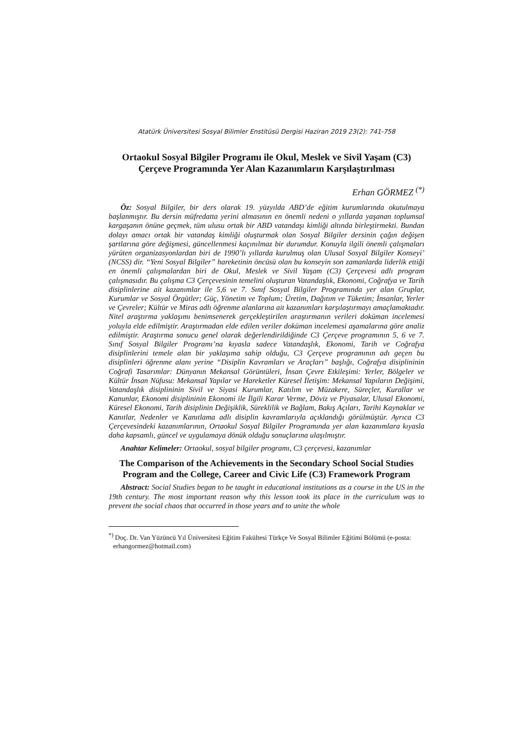Atatürk Üniversitesi Sosyal Bilimler Enstitüsü Dergisi Haziran 2019 23(2): 741-758
Ortaokul Sosyal Bilgiler Programı ile Okul, Meslek ve Sivil Yaşam (C3) Çerçeve Programında Yer Alan Kazanımların Karşılaştırılması
Erhan GÖRMEZ <sup>(*)</sup>
Öz: Sosyal Bilgiler, bir ders olarak 19. yüzyılda ABD’de eğitim kurumlarında okutulmaya başlanmıştır. Bu dersin müfredatta yerini almasının en önemli nedeni o yıllarda yaşanan toplumsal kargaşanın önüne geçmek, tüm ulusu ortak bir ABD vatandaşı kimliği altında birleştirmekti. Bundan dolayı amacı ortak bir vatandaş kimliği oluşturmak olan Sosyal Bilgiler dersinin çağın değişen şartlarına göre değişmesi, güncellenmesi kaçınılmaz bir durumdur. Konuyla ilgili önemli çalışmaları yürüten organizasyonlardan biri de 1990’lı yıllarda kurulmuş olan Ulusal Sosyal Bilgiler Konseyi’ (NCSS) dir. “Yeni Sosyal Bilgiler” hareketinin öncüsü olan bu konseyin son zamanlarda liderlik ettiği en önemli çalışmalardan biri de Okul, Meslek ve Sivil Yaşam (C3) Çerçevesi adlı program çalışmasıdır. Bu çalışma C3 Çerçevesinin temelini oluşturan Vatandaşlık, Ekonomi, Coğrafya ve Tarih disiplinlerine ait kazanımlar ile 5,6 ve 7. Sınıf Sosyal Bilgiler Programında yer alan Gruplar, Kurumlar ve Sosyal Örgütler; Güç, Yönetim ve Toplum; Üretim, Dağıtım ve Tüketim; İnsanlar, Yerler ve Çevreler; Kültür ve Miras adlı öğrenme alanlarına ait kazanımları karşılaştırmayı amaçlamaktadır. Nitel araştırma yaklaşımı benimsenerek gerçekleştirilen araştırmanın verileri doküman incelemesi yoluyla elde edilmiştir. Araştırmadan elde edilen veriler doküman incelemesi aşamalarına göre analiz edilmiştir. Araştırma sonucu genel olarak değerlendirildiğinde C3 Çerçeve programının 5, 6 ve 7. Sınıf Sosyal Bilgiler Programı’na kıyasla sadece Vatandaşlık, Ekonomi, Tarih ve Coğrafya disiplinlerini temele alan bir yaklaşıma sahip olduğu, C3 Çerçeve programının adı geçen bu disiplinleri öğrenme alanı yerine “Disiplin Kavramları ve Araçları” başlığı, Coğrafya disiplininin Coğrafi Tasarımlar: Dünyanın Mekansal Görüntüleri, İnsan Çevre Etkileşimi: Yerler, Bölgeler ve Kültür İnsan Nüfusu: Mekansal Yapılar ve Hareketler Küresel İletişim: Mekansal Yapıların Değişimi, Vatandaşlık disiplininin Sivil ve Siyasi Kurumlar, Katılım ve Müzakere, Süreçler, Kurallar ve Kanunlar, Ekonomi disiplininin Ekonomi ile İlgili Karar Verme, Döviz ve Piyasalar, Ulusal Ekonomi, Küresel Ekonomi, Tarih disiplinin Değişiklik, Süreklilik ve Bağlam, Bakış Açıları, Tarihi Kaynaklar ve Kanıtlar, Nedenler ve Kanıtlama adlı disiplin kavramlarıyla açıklandığı görülmüştür. Ayrıca C3 Çerçevesindeki kazanımlarının, Ortaokul Sosyal Bilgiler Programında yer alan kazanımlara kıyasla daha kapsamlı, güncel ve uygulamaya dönük olduğu sonuçlarına ulaşılmıştır.
Anahtar Kelimeler: Ortaokul, sosyal bilgiler programı, C3 çerçevesi, kazanımlar
The Comparison of the Achievements in the Secondary School Social Studies Program and the College, Career and Civic Life (C3) Framework Program
Abstract: Social Studies began to be taught in educational institutions as a course in the US in the 19th century. The most important reason why this lesson took its place in the curriculum was to prevent the social chaos that occurred in those years and to unite the whole
<sup>*)</sup> Doç. Dr. Van Yüzüncü Yıl Üniversitesi Eğitim Fakültesi Türkçe Ve Sosyal Bilimler Eğitimi Bölümü (e-posta: erhangormez@hotmail.com)